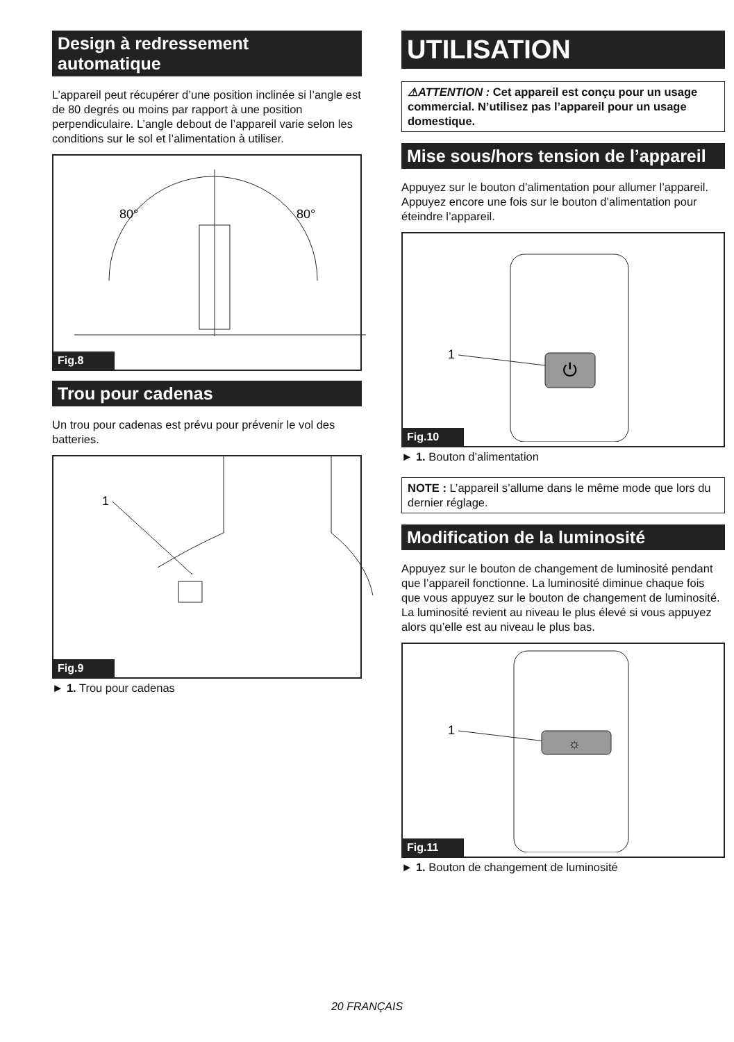Design à redressement automatique
L’appareil peut récupérer d’une position inclinée si l’angle est de 80 degrés ou moins par rapport à une position perpendiculaire. L’angle debout de l’appareil varie selon les conditions sur le sol et l’alimentation à utiliser.
80°
80°
Fig.8
Trou pour cadenas
Un trou pour cadenas est prévu pour prévenir le vol des batteries.
1
Fig.9
► 1. Trou pour cadenas
UTILISATION
⚠ATTENTION : Cet appareil est conçu pour un usage commercial. N’utilisez pas l’appareil pour un usage domestique.
Mise sous/hors tension de l’appareil
Appuyez sur le bouton d’alimentation pour allumer l’appareil. Appuyez encore une fois sur le bouton d’alimentation pour éteindre l’appareil.
1
⏻
Fig.10
► 1. Bouton d’alimentation
NOTE : L’appareil s’allume dans le même mode que lors du dernier réglage.
Modification de la luminosité
Appuyez sur le bouton de changement de luminosité pendant que l’appareil fonctionne. La luminosité diminue chaque fois que vous appuyez sur le bouton de changement de luminosité. La luminosité revient au niveau le plus élevé si vous appuyez alors qu’elle est au niveau le plus bas.
1
☼
Fig.11
► 1. Bouton de changement de luminosité
20 FRANÇAIS